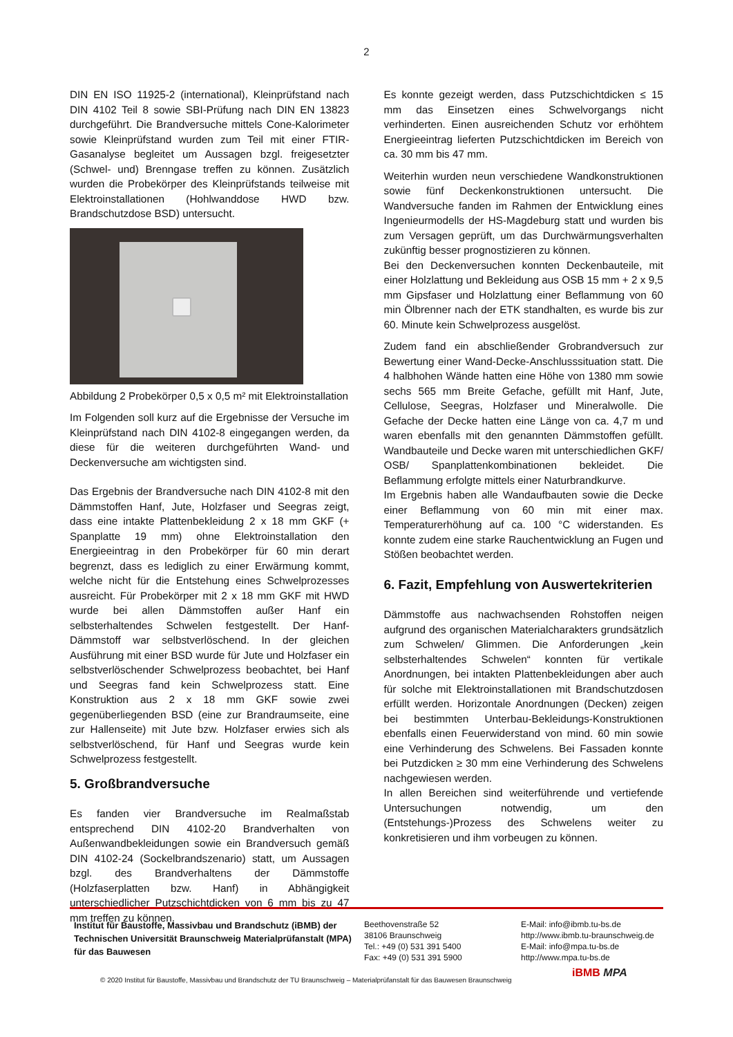2
DIN EN ISO 11925-2 (international), Kleinprüfstand nach DIN 4102 Teil 8 sowie SBI-Prüfung nach DIN EN 13823 durchgeführt. Die Brandversuche mittels Cone-Kalorimeter sowie Kleinprüfstand wurden zum Teil mit einer FTIR-Gasanalyse begleitet um Aussagen bzgl. freigesetzter (Schwel- und) Brenngase treffen zu können. Zusätzlich wurden die Probekörper des Kleinprüfstands teilweise mit Elektroinstallationen (Hohlwanddose HWD bzw. Brandschutzdose BSD) untersucht.
Abbildung 2 Probekörper 0,5 x 0,5 m² mit Elektroinstallation
Im Folgenden soll kurz auf die Ergebnisse der Versuche im Kleinprüfstand nach DIN 4102-8 eingegangen werden, da diese für die weiteren durchgeführten Wand- und Deckenversuche am wichtigsten sind.
Das Ergebnis der Brandversuche nach DIN 4102-8 mit den Dämmstoffen Hanf, Jute, Holzfaser und Seegras zeigt, dass eine intakte Plattenbekleidung 2 x 18 mm GKF (+ Spanplatte 19 mm) ohne Elektroinstallation den Energieeintrag in den Probekörper für 60 min derart begrenzt, dass es lediglich zu einer Erwärmung kommt, welche nicht für die Entstehung eines Schwelprozesses ausreicht. Für Probekörper mit 2 x 18 mm GKF mit HWD wurde bei allen Dämmstoffen außer Hanf ein selbsterhaltendes Schwelen festgestellt. Der Hanf-Dämmstoff war selbstverlöschend. In der gleichen Ausführung mit einer BSD wurde für Jute und Holzfaser ein selbstverlöschender Schwelprozess beobachtet, bei Hanf und Seegras fand kein Schwelprozess statt. Eine Konstruktion aus 2 x 18 mm GKF sowie zwei gegenüberliegenden BSD (eine zur Brandraumseite, eine zur Hallenseite) mit Jute bzw. Holzfaser erwies sich als selbstverlöschend, für Hanf und Seegras wurde kein Schwelprozess festgestellt.
5. Großbrandversuche
Es fanden vier Brandversuche im Realmaßstab entsprechend DIN 4102-20 Brandverhalten von Außenwandbekleidungen sowie ein Brandversuch gemäß DIN 4102-24 (Sockelbrandszenario) statt, um Aussagen bzgl. des Brandverhaltens der Dämmstoffe (Holzfaserplatten bzw. Hanf) in Abhängigkeit unterschiedlicher Putzschichtdicken von 6 mm bis zu 47 mm treffen zu können.
Es konnte gezeigt werden, dass Putzschichtdicken ≤ 15 mm das Einsetzen eines Schwelvorgangs nicht verhinderten. Einen ausreichenden Schutz vor erhöhtem Energieeintrag lieferten Putzschichtdicken im Bereich von ca. 30 mm bis 47 mm.
Weiterhin wurden neun verschiedene Wandkonstruktionen sowie fünf Deckenkonstruktionen untersucht. Die Wandversuche fanden im Rahmen der Entwicklung eines Ingenieurmodells der HS-Magdeburg statt und wurden bis zum Versagen geprüft, um das Durchwärmungsverhalten zukünftig besser prognostizieren zu können.
Bei den Deckenversuchen konnten Deckenbauteile, mit einer Holzlattung und Bekleidung aus OSB 15 mm + 2 x 9,5 mm Gipsfaser und Holzlattung einer Beflammung von 60 min Ölbrenner nach der ETK standhalten, es wurde bis zur 60. Minute kein Schwelprozess ausgelöst.
Zudem fand ein abschließender Grobrandversuch zur Bewertung einer Wand-Decke-Anschlusssituation statt. Die 4 halbhohen Wände hatten eine Höhe von 1380 mm sowie sechs 565 mm Breite Gefache, gefüllt mit Hanf, Jute, Cellulose, Seegras, Holzfaser und Mineralwolle. Die Gefache der Decke hatten eine Länge von ca. 4,7 m und waren ebenfalls mit den genannten Dämmstoffen gefüllt. Wandbauteile und Decke waren mit unterschiedlichen GKF/ OSB/ Spanplattenkombinationen bekleidet. Die Beflammung erfolgte mittels einer Naturbrandkurve.
Im Ergebnis haben alle Wandaufbauten sowie die Decke einer Beflammung von 60 min mit einer max. Temperaturerhöhung auf ca. 100 °C widerstanden. Es konnte zudem eine starke Rauchentwicklung an Fugen und Stößen beobachtet werden.
6. Fazit, Empfehlung von Auswertekriterien
Dämmstoffe aus nachwachsenden Rohstoffen neigen aufgrund des organischen Materialcharakters grundsätzlich zum Schwelen/ Glimmen. Die Anforderungen „kein selbsterhaltendes Schwelen“ konnten für vertikale Anordnungen, bei intakten Plattenbekleidungen aber auch für solche mit Elektroinstallationen mit Brandschutzdosen erfüllt werden. Horizontale Anordnungen (Decken) zeigen bei bestimmten Unterbau-Bekleidungs-Konstruktionen ebenfalls einen Feuerwiderstand von mind. 60 min sowie eine Verhinderung des Schwelens. Bei Fassaden konnte bei Putzdicken ≥ 30 mm eine Verhinderung des Schwelens nachgewiesen werden.
In allen Bereichen sind weiterführende und vertiefende Untersuchungen notwendig, um den (Entstehungs-)Prozess des Schwelens weiter zu konkretisieren und ihm vorbeugen zu können.
Institut für Baustoffe, Massivbau und Brandschutz (iBMB) der Technischen Universität Braunschweig Materialprüfanstalt (MPA) für das Bauwesen
Beethovenstraße 52
38106 Braunschweig
Tel.: +49 (0) 531 391 5400
Fax: +49 (0) 531 391 5900
E-Mail: info@ibmb.tu-bs.de
http://www.ibmb.tu-braunschweig.de
E-Mail: info@mpa.tu-bs.de
http://www.mpa.tu-bs.de
© 2020 Institut für Baustoffe, Massivbau und Brandschutz der TU Braunschweig – Materialprüfanstalt für das Bauwesen Braunschweig
iBMB MPA